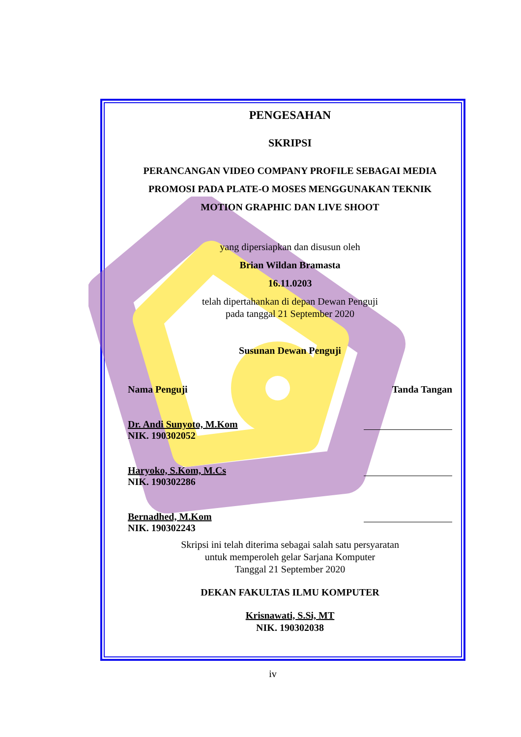PENGESAHAN
SKRIPSI
PERANCANGAN VIDEO COMPANY PROFILE SEBAGAI MEDIA PROMOSI PADA PLATE-O MOSES MENGGUNAKAN TEKNIK MOTION GRAPHIC DAN LIVE SHOOT
yang dipersiapkan dan disusun oleh
Brian Wildan Bramasta
16.11.0203
telah dipertahankan di depan Dewan Penguji
pada tanggal 21 September 2020
Susunan Dewan Penguji
Nama Penguji Tanda Tangan
Dr. Andi Sunyoto, M.Kom
NIK. 190302052
Haryoko, S.Kom, M.Cs
NIK. 190302286
Bernadhed, M.Kom
NIK. 190302243
Skripsi ini telah diterima sebagai salah satu persyaratan
untuk memperoleh gelar Sarjana Komputer
Tanggal 21 September 2020
DEKAN FAKULTAS ILMU KOMPUTER
Krisnawati, S.Si, MT
NIK. 190302038
iv